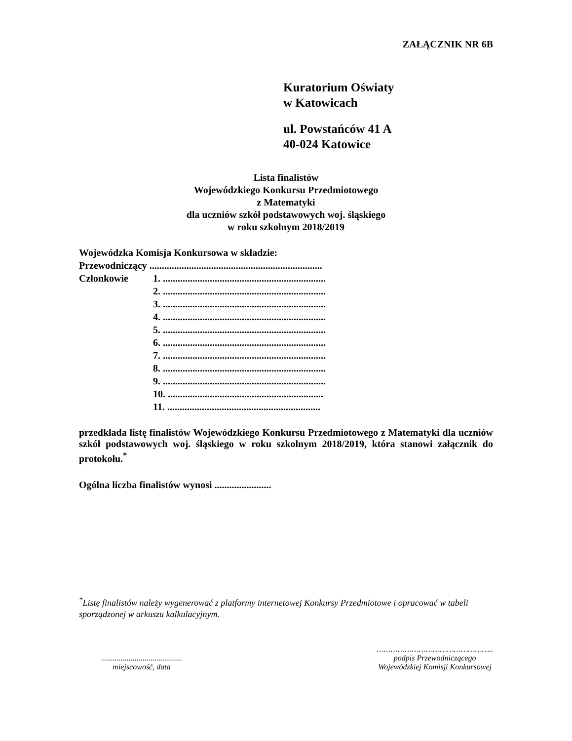ZAŁĄCZNIK NR 6B
Kuratorium Oświaty
w Katowicach
ul. Powstańców 41 A
40-024 Katowice
Lista finalistów
Wojewódzkiego Konkursu Przedmiotowego
z Matematyki
dla uczniów szkół podstawowych woj. śląskiego
w roku szkolnym 2018/2019
Wojewódzka Komisja Konkursowa w składzie:
Przewodniczący ......................................................................
Członkowie 1. ..................................................................
2. ..................................................................
3. ..................................................................
4. ..................................................................
5. ..................................................................
6. ..................................................................
7. ..................................................................
8. ..................................................................
9. ..................................................................
10. ...............................................................
11. ..............................................................
przedkłada listę finalistów Wojewódzkiego Konkursu Przedmiotowego z Matematyki dla uczniów szkół podstawowych woj. śląskiego w roku szkolnym 2018/2019, która stanowi załącznik do protokołu.<sup>*</sup>
Ogólna liczba finalistów wynosi .......................
<sup>*</sup> Listę finalistów należy wygenerować z platformy internetowej Konkursy Przedmiotowe i opracować w tabeli sporządzonej w arkuszu kalkulacyjnym.
.........................................
miejscowość, data
…………………………………………..
podpis Przewodniczącego
Wojewódzkiej Komisji Konkursowej